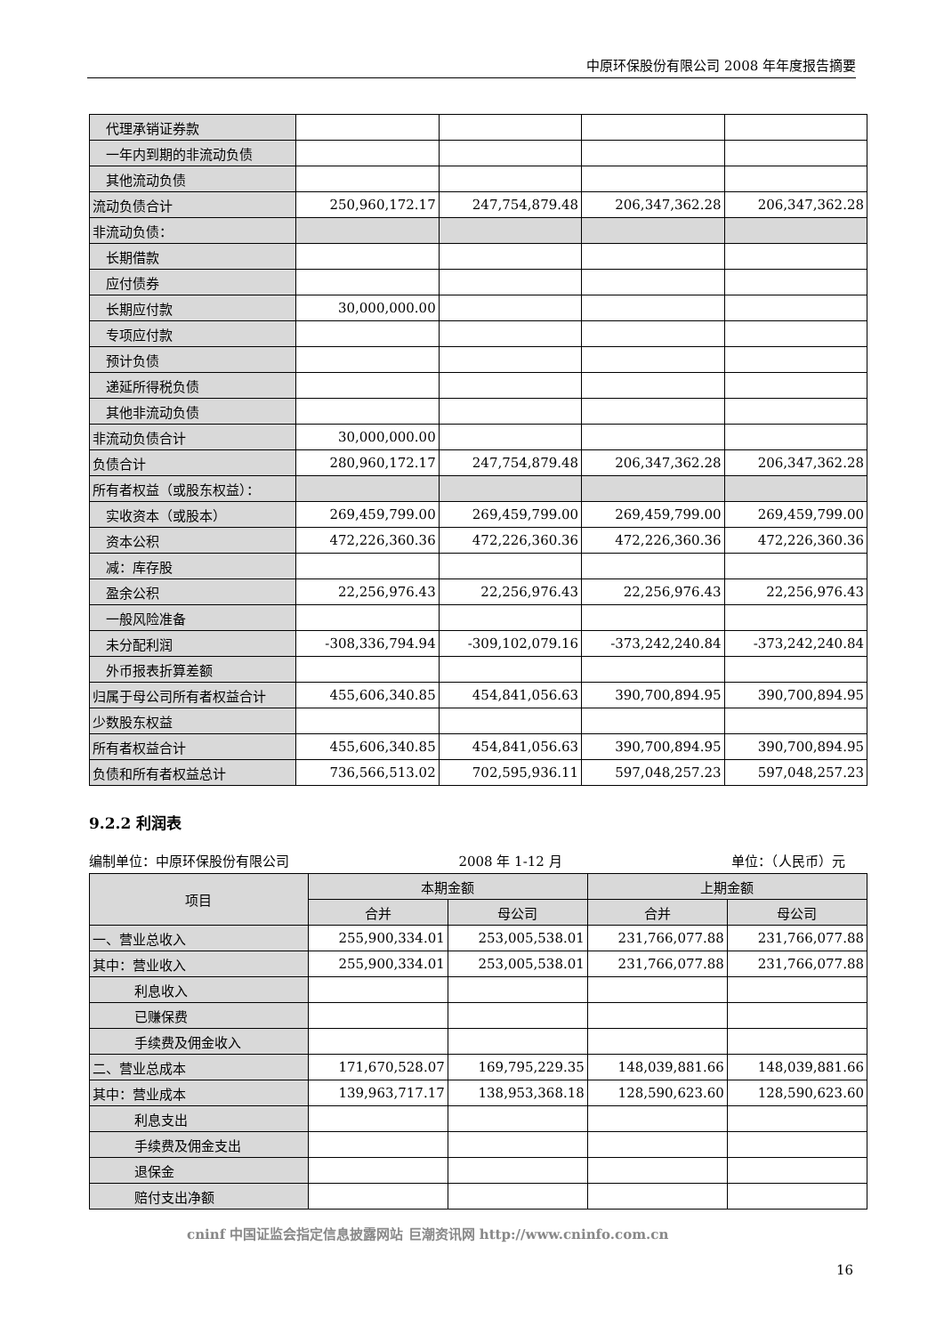中原环保股份有限公司 2008 年年度报告摘要
| 代理承销证券款 | | | | |
| 一年内到期的非流动负债 | | | | |
| 其他流动负债 | | | | |
| 流动负债合计 | 250,960,172.17 | 247,754,879.48 | 206,347,362.28 | 206,347,362.28 |
| 非流动负债： | | | | |
| 长期借款 | | | | |
| 应付债券 | | | | |
| 长期应付款 | 30,000,000.00 | | | |
| 专项应付款 | | | | |
| 预计负债 | | | | |
| 递延所得税负债 | | | | |
| 其他非流动负债 | | | | |
| 非流动负债合计 | 30,000,000.00 | | | |
| 负债合计 | 280,960,172.17 | 247,754,879.48 | 206,347,362.28 | 206,347,362.28 |
| 所有者权益（或股东权益）： | | | | |
| 实收资本（或股本） | 269,459,799.00 | 269,459,799.00 | 269,459,799.00 | 269,459,799.00 |
| 资本公积 | 472,226,360.36 | 472,226,360.36 | 472,226,360.36 | 472,226,360.36 |
| 减：库存股 | | | | |
| 盈余公积 | 22,256,976.43 | 22,256,976.43 | 22,256,976.43 | 22,256,976.43 |
| 一般风险准备 | | | | |
| 未分配利润 | -308,336,794.94 | -309,102,079.16 | -373,242,240.84 | -373,242,240.84 |
| 外币报表折算差额 | | | | |
| 归属于母公司所有者权益合计 | 455,606,340.85 | 454,841,056.63 | 390,700,894.95 | 390,700,894.95 |
| 少数股东权益 | | | | |
| 所有者权益合计 | 455,606,340.85 | 454,841,056.63 | 390,700,894.95 | 390,700,894.95 |
| 负债和所有者权益总计 | 736,566,513.02 | 702,595,936.11 | 597,048,257.23 | 597,048,257.23 |
9.2.2 利润表
编制单位：中原环保股份有限公司 2008 年 1-12 月 单位：（人民币）元
| 项目 | 本期金额 | | 上期金额 | |
| --- | --- | --- | --- | --- |
| | 合并 | 母公司 | 合并 | 母公司 |
| 一、营业总收入 | 255,900,334.01 | 253,005,538.01 | 231,766,077.88 | 231,766,077.88 |
| 其中：营业收入 | 255,900,334.01 | 253,005,538.01 | 231,766,077.88 | 231,766,077.88 |
| 利息收入 | | | | |
| 已赚保费 | | | | |
| 手续费及佣金收入 | | | | |
| 二、营业总成本 | 171,670,528.07 | 169,795,229.35 | 148,039,881.66 | 148,039,881.66 |
| 其中：营业成本 | 139,963,717.17 | 138,953,368.18 | 128,590,623.60 | 128,590,623.60 |
| 利息支出 | | | | |
| 手续费及佣金支出 | | | | |
| 退保金 | | | | |
| 赔付支出净额 | | | | |
cninf 中国证监会指定信息披露网站 巨潮资讯网 http://www.cninfo.com.cn
16